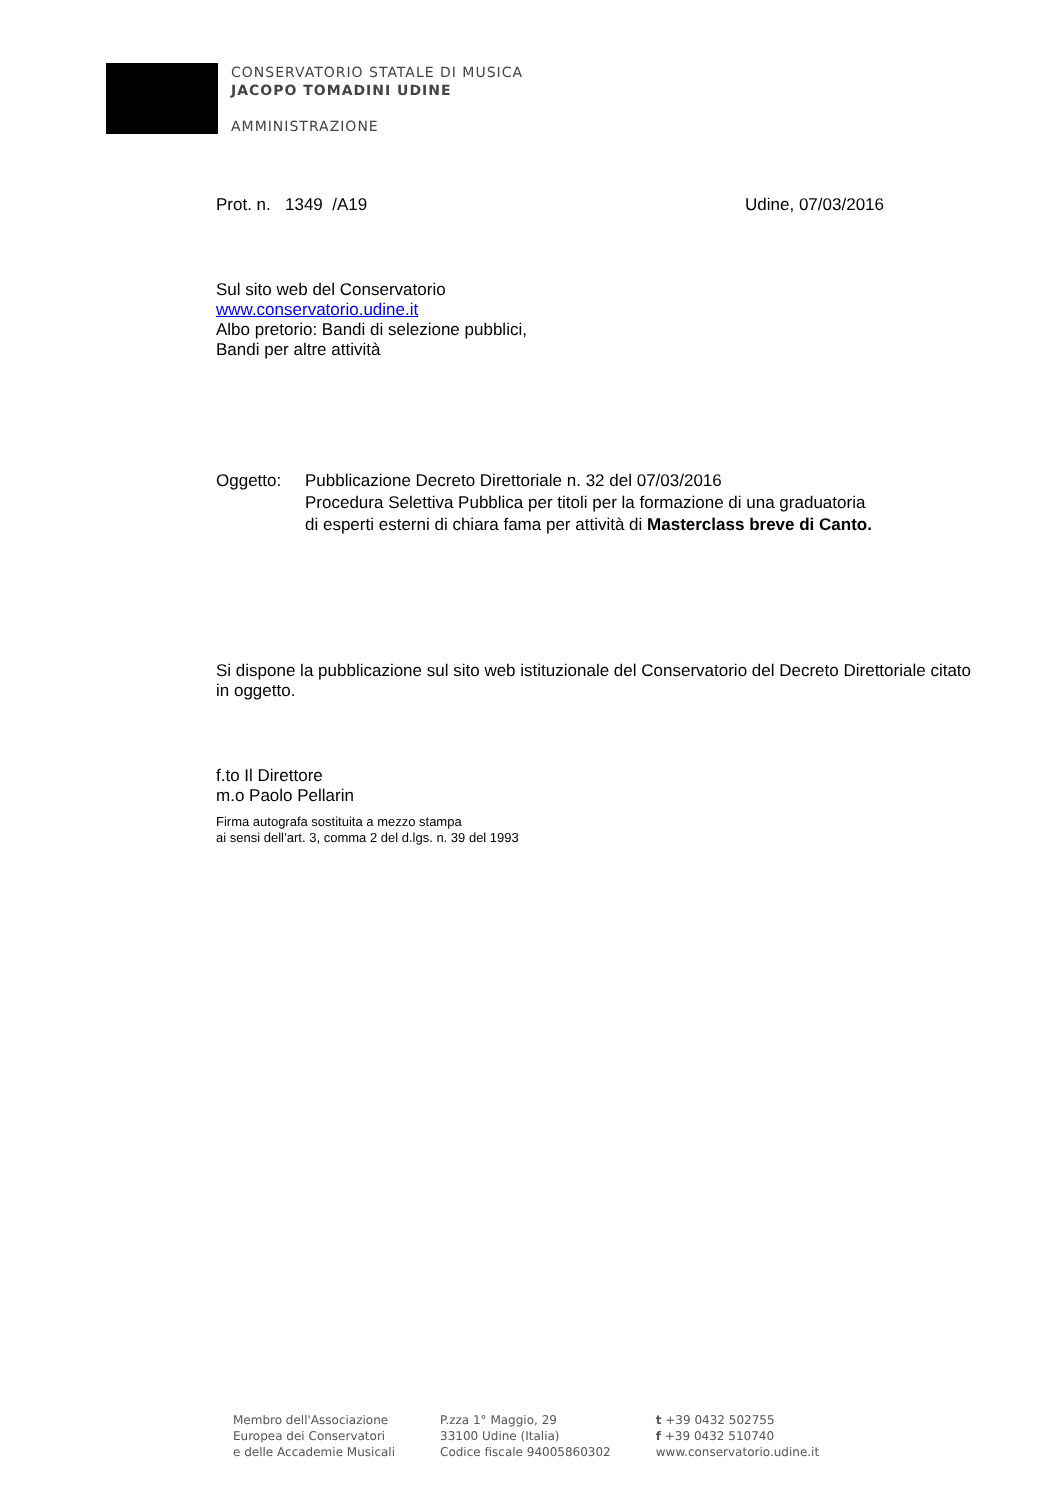CONSERVATORIO STATALE DI MUSICA
JACOPO TOMADINI UDINE
AMMINISTRAZIONE
Prot. n. 1349 /A19 Udine, 07/03/2016
Sul sito web del Conservatorio
www.conservatorio.udine.it
Albo pretorio: Bandi di selezione pubblici,
Bandi per altre attività
Oggetto: Pubblicazione Decreto Direttoriale n. 32 del 07/03/2016
Procedura Selettiva Pubblica per titoli per la formazione di una graduatoria
di esperti esterni di chiara fama per attività di Masterclass breve di Canto.
Si dispone la pubblicazione sul sito web istituzionale del Conservatorio del Decreto Direttoriale citato in oggetto.
f.to Il Direttore
m.o Paolo Pellarin
Firma autografa sostituita a mezzo stampa
ai sensi dell’art. 3, comma 2 del d.lgs. n. 39 del 1993
Membro dell'Associazione
Europea dei Conservatori
e delle Accademie Musicali
P.zza 1° Maggio, 29
33100 Udine (Italia)
Codice fiscale 94005860302
t +39 0432 502755
f +39 0432 510740
www.conservatorio.udine.it